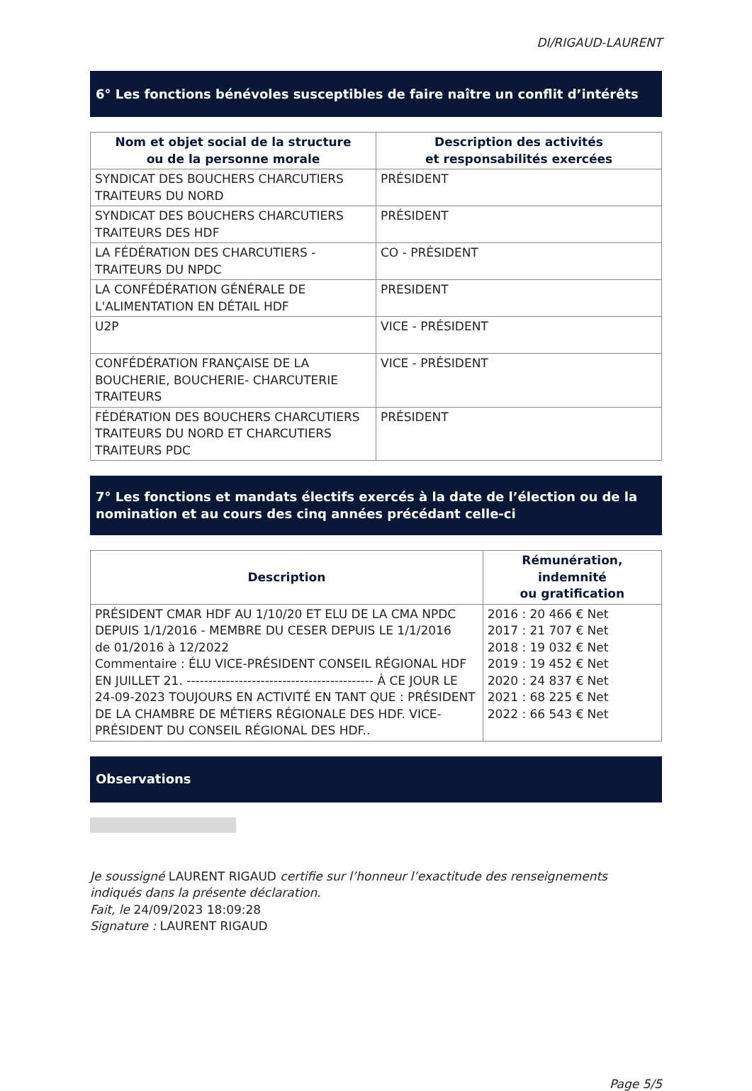DI/RIGAUD-LAURENT
6° Les fonctions bénévoles susceptibles de faire naître un conflit d’intérêts
| Nom et objet social de la structure ou de la personne morale | Description des activités et responsabilités exercées |
| --- | --- |
| SYNDICAT DES BOUCHERS CHARCUTIERS TRAITEURS DU NORD | PRÉSIDENT |
| SYNDICAT DES BOUCHERS CHARCUTIERS TRAITEURS DES HDF | PRÉSIDENT |
| LA FÉDÉRATION DES CHARCUTIERS - TRAITEURS DU NPDC | CO - PRÉSIDENT |
| LA CONFÉDÉRATION GÉNÉRALE DE L'ALIMENTATION EN DÉTAIL HDF | PRESIDENT |
| U2P | VICE - PRÉSIDENT |
| CONFÉDÉRATION FRANÇAISE DE LA BOUCHERIE, BOUCHERIE- CHARCUTERIE TRAITEURS | VICE - PRÉSIDENT |
| FÉDÉRATION DES BOUCHERS CHARCUTIERS TRAITEURS DU NORD ET CHARCUTIERS TRAITEURS PDC | PRÉSIDENT |
7° Les fonctions et mandats électifs exercés à la date de l’élection ou de la nomination et au cours des cinq années précédant celle-ci
| Description | Rémunération, indemnité ou gratification |
| --- | --- |
| PRÉSIDENT CMAR HDF AU 1/10/20 ET ELU DE LA CMA NPDC DEPUIS 1/1/2016 - MEMBRE DU CESER DEPUIS LE 1/1/2016 de 01/2016 à 12/2022 Commentaire : ÉLU VICE-PRÉSIDENT CONSEIL RÉGIONAL HDF EN JUILLET 21. ------------------------------------------- À CE JOUR LE 24-09-2023 TOUJOURS EN ACTIVITÉ EN TANT QUE : PRÉSIDENT DE LA CHAMBRE DE MÉTIERS RÉGIONALE DES HDF. VICE-PRÉSIDENT DU CONSEIL RÉGIONAL DES HDF.. | 2016 : 20 466 € Net 2017 : 21 707 € Net 2018 : 19 032 € Net 2019 : 19 452 € Net 2020 : 24 837 € Net 2021 : 68 225 € Net 2022 : 66 543 € Net |
Observations
Je soussigné LAURENT RIGAUD certifie sur l’honneur l’exactitude des renseignements indiqués dans la présente déclaration.
Fait, le 24/09/2023 18:09:28
Signature : LAURENT RIGAUD
Page 5/5